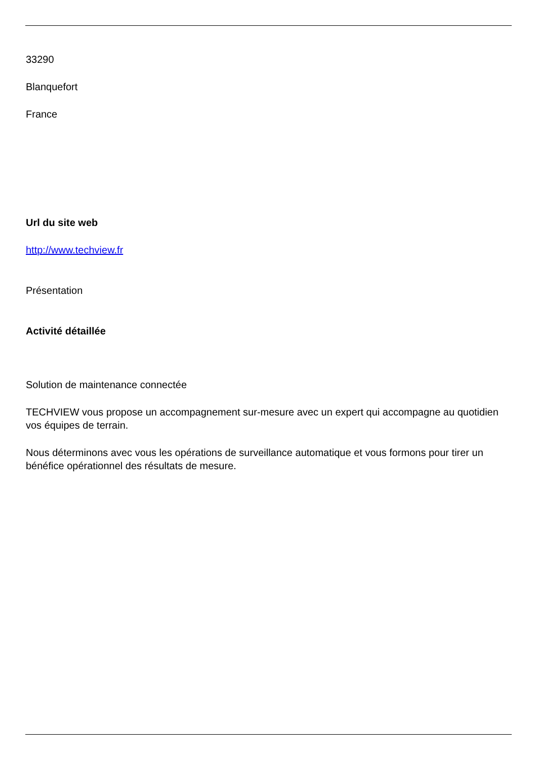33290
Blanquefort
France
Url du site web
http://www.techview.fr
Présentation
Activité détaillée
Solution de maintenance connectée
TECHVIEW vous propose un accompagnement sur-mesure avec un expert qui accompagne au quotidien vos équipes de terrain.
Nous déterminons avec vous les opérations de surveillance automatique et vous formons pour tirer un bénéfice opérationnel des résultats de mesure.